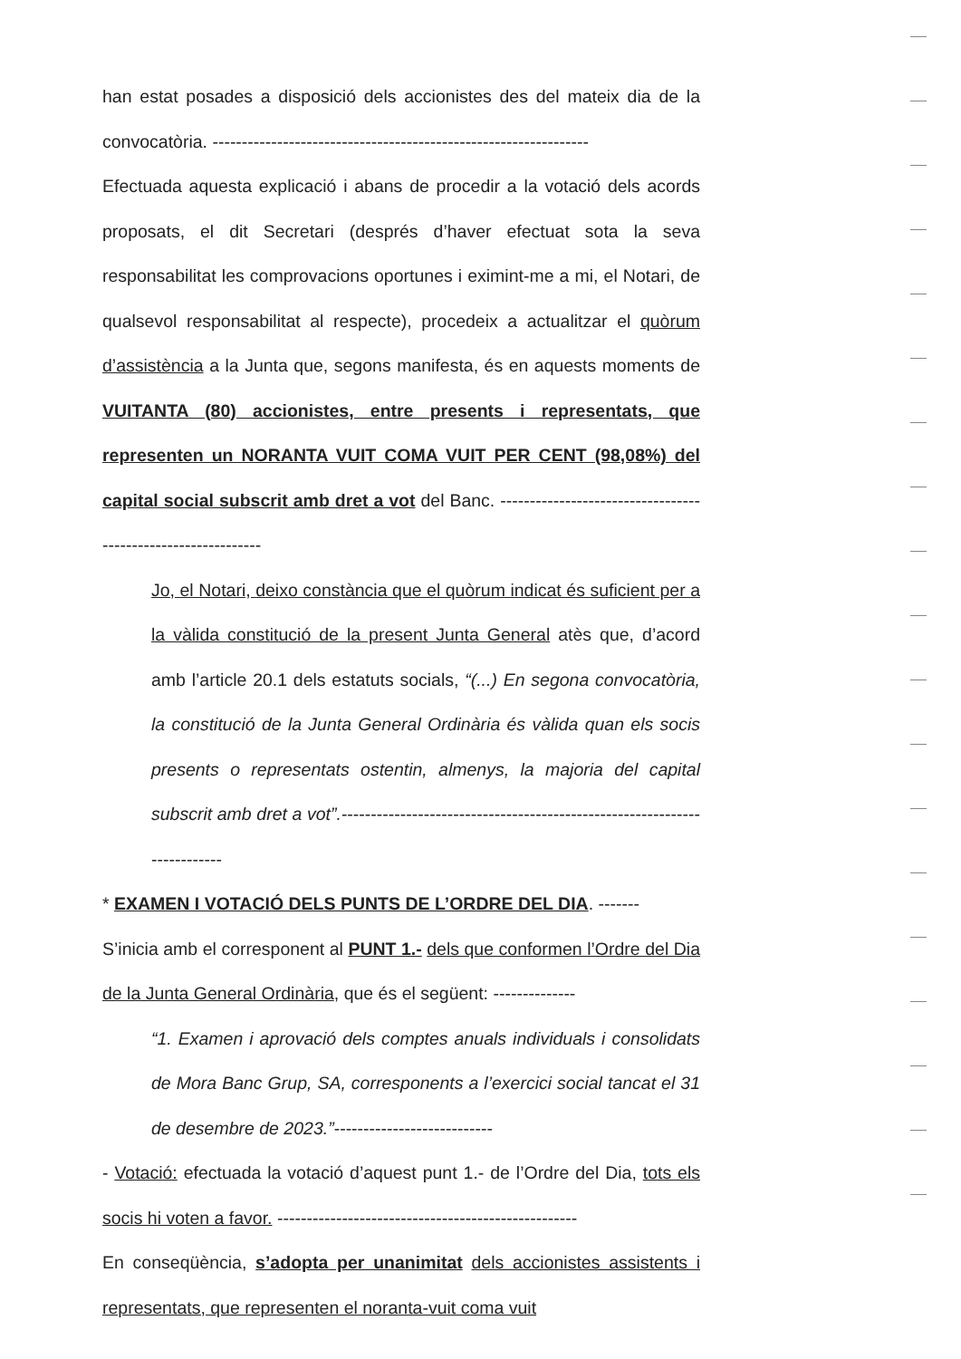han estat posades a disposició dels accionistes des del mateix dia de la convocatòria. ----------------------------------------------------------------
Efectuada aquesta explicació i abans de procedir a la votació dels acords proposats, el dit Secretari (després d’haver efectuat sota la seva responsabilitat les comprovacions oportunes i eximint-me a mi, el Notari, de qualsevol responsabilitat al respecte), procedeix a actualitzar el quòrum d’assistència a la Junta que, segons manifesta, és en aquests moments de VUITANTA (80) accionistes, entre presents i representats, que representen un NORANTA VUIT COMA VUIT PER CENT (98,08%) del capital social subscrit amb dret a vot del Banc. -------------------------------------------------------------
Jo, el Notari, deixo constància que el quòrum indicat és suficient per a la vàlida constitució de la present Junta General atès que, d’acord amb l’article 20.1 dels estatuts socials, “(...) En segona convocatòria, la constitució de la Junta General Ordinària és vàlida quan els socis presents o representats ostentin, almenys, la majoria del capital subscrit amb dret a vot”.-------------------------------------------------------------------------
* EXAMEN I VOTACIÓ DELS PUNTS DE L’ORDRE DEL DIA. -------
S’inicia amb el corresponent al PUNT 1.- dels que conformen l’Ordre del Dia de la Junta General Ordinària, que és el següent: --------------
“1. Examen i aprovació dels comptes anuals individuals i consolidats de Mora Banc Grup, SA, corresponents a l’exercici social tancat el 31 de desembre de 2023.”---------------------------
- Votació: efectuada la votació d’aquest punt 1.- de l’Ordre del Dia, tots els socis hi voten a favor. ---------------------------------------------------
En conseqüència, s’adopta per unanimitat dels accionistes assistents i representats, que representen el noranta-vuit coma vuit